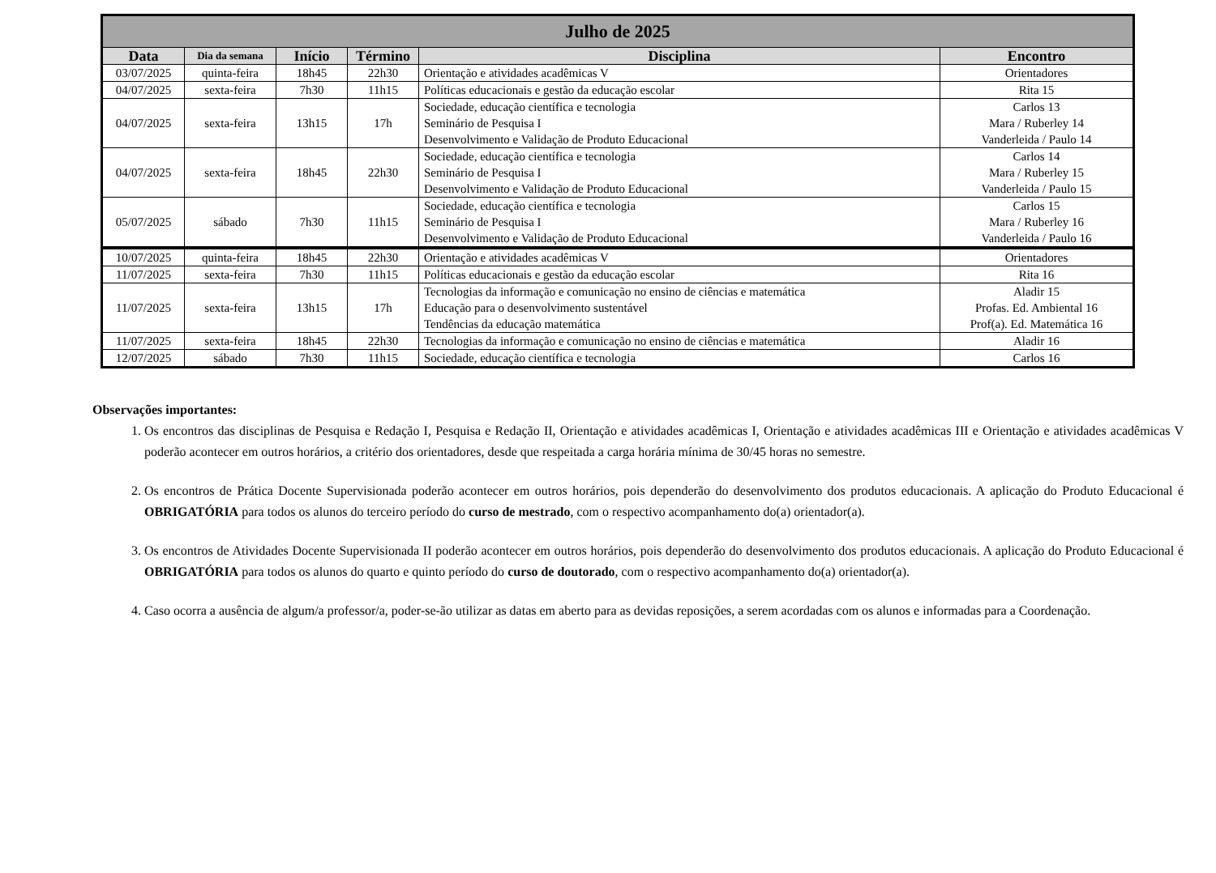| Julho de 2025 | | | | | |
| --- | --- | --- | --- | --- | --- |
| Data | Dia da semana | Início | Término | Disciplina | Encontro |
| 03/07/2025 | quinta-feira | 18h45 | 22h30 | Orientação e atividades acadêmicas V | Orientadores |
| 04/07/2025 | sexta-feira | 7h30 | 11h15 | Políticas educacionais e gestão da educação escolar | Rita 15 |
| 04/07/2025 | sexta-feira | 13h15 | 17h | Sociedade, educação científica e tecnologia Seminário de Pesquisa I Desenvolvimento e Validação de Produto Educacional | Carlos 13 Mara / Ruberley 14 Vanderleida / Paulo 14 |
| 04/07/2025 | sexta-feira | 18h45 | 22h30 | Sociedade, educação científica e tecnologia Seminário de Pesquisa I Desenvolvimento e Validação de Produto Educacional | Carlos 14 Mara / Ruberley 15 Vanderleida / Paulo 15 |
| 05/07/2025 | sábado | 7h30 | 11h15 | Sociedade, educação científica e tecnologia Seminário de Pesquisa I Desenvolvimento e Validação de Produto Educacional | Carlos 15 Mara / Ruberley 16 Vanderleida / Paulo 16 |
| 10/07/2025 | quinta-feira | 18h45 | 22h30 | Orientação e atividades acadêmicas V | Orientadores |
| 11/07/2025 | sexta-feira | 7h30 | 11h15 | Políticas educacionais e gestão da educação escolar | Rita 16 |
| 11/07/2025 | sexta-feira | 13h15 | 17h | Tecnologias da informação e comunicação no ensino de ciências e matemática Educação para o desenvolvimento sustentável Tendências da educação matemática | Aladir 15 Profas. Ed. Ambiental 16 Prof(a). Ed. Matemática 16 |
| 11/07/2025 | sexta-feira | 18h45 | 22h30 | Tecnologias da informação e comunicação no ensino de ciências e matemática | Aladir 16 |
| 12/07/2025 | sábado | 7h30 | 11h15 | Sociedade, educação científica e tecnologia | Carlos 16 |
Observações importantes:
1. Os encontros das disciplinas de Pesquisa e Redação I, Pesquisa e Redação II, Orientação e atividades acadêmicas I, Orientação e atividades acadêmicas III e Orientação e atividades acadêmicas V poderão acontecer em outros horários, a critério dos orientadores, desde que respeitada a carga horária mínima de 30/45 horas no semestre.
2. Os encontros de Prática Docente Supervisionada poderão acontecer em outros horários, pois dependerão do desenvolvimento dos produtos educacionais. A aplicação do Produto Educacional é OBRIGATÓRIA para todos os alunos do terceiro período do curso de mestrado, com o respectivo acompanhamento do(a) orientador(a).
3. Os encontros de Atividades Docente Supervisionada II poderão acontecer em outros horários, pois dependerão do desenvolvimento dos produtos educacionais. A aplicação do Produto Educacional é OBRIGATÓRIA para todos os alunos do quarto e quinto período do curso de doutorado, com o respectivo acompanhamento do(a) orientador(a).
4. Caso ocorra a ausência de algum/a professor/a, poder-se-ão utilizar as datas em aberto para as devidas reposições, a serem acordadas com os alunos e informadas para a Coordenação.